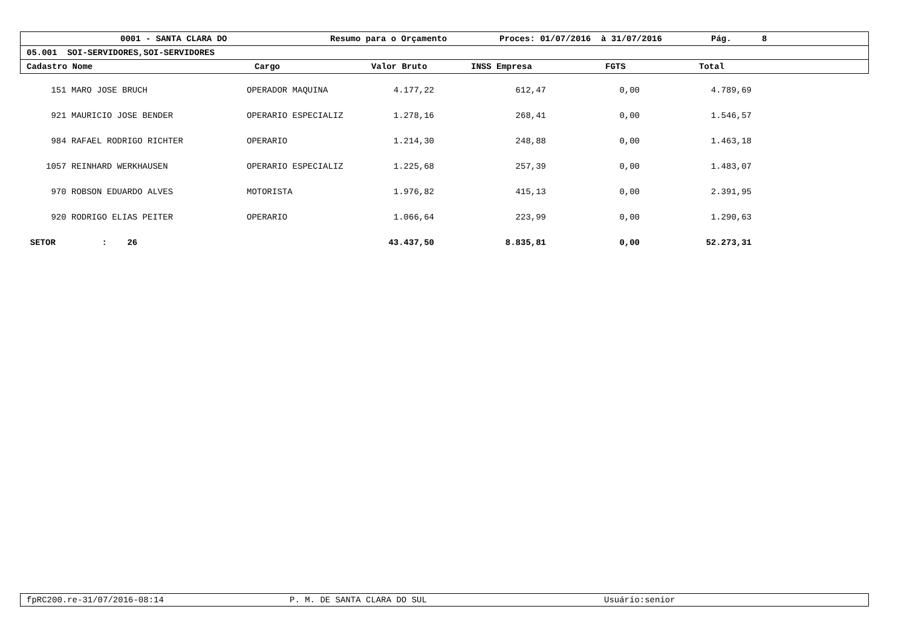0001 - SANTA CLARA DO Resumo para o Orçamento Proces: 01/07/2016 à 31/07/2016 Pág. 8
05.001 SOI-SERVIDORES,SOI-SERVIDORES
Cadastro Nome Cargo Valor Bruto INSS Empresa FGTS Total
| 151 | MARO JOSE BRUCH | OPERADOR MAQUINA | 4.177,22 | 612,47 | 0,00 | 4.789,69 | |
| 921 | MAURICIO JOSE BENDER | OPERARIO ESPECIALIZ | 1.278,16 | 268,41 | 0,00 | 1.546,57 | |
| 984 | RAFAEL RODRIGO RICHTER | OPERARIO | 1.214,30 | 248,88 | 0,00 | 1.463,18 | |
| 1057 | REINHARD WERKHAUSEN | OPERARIO ESPECIALIZ | 1.225,68 | 257,39 | 0,00 | 1.483,07 | |
| 970 | ROBSON EDUARDO ALVES | MOTORISTA | 1.976,82 | 415,13 | 0,00 | 2.391,95 | |
| 920 | RODRIGO ELIAS PEITER | OPERARIO | 1.066,64 | 223,99 | 0,00 | 1.290,63 | |
| SETOR | : 26 | | 43.437,50 | 8.835,81 | 0,00 | 52.273,31 | |
fpRC200.re-31/07/2016-08:14 P. M. DE SANTA CLARA DO SUL Usuário:senior